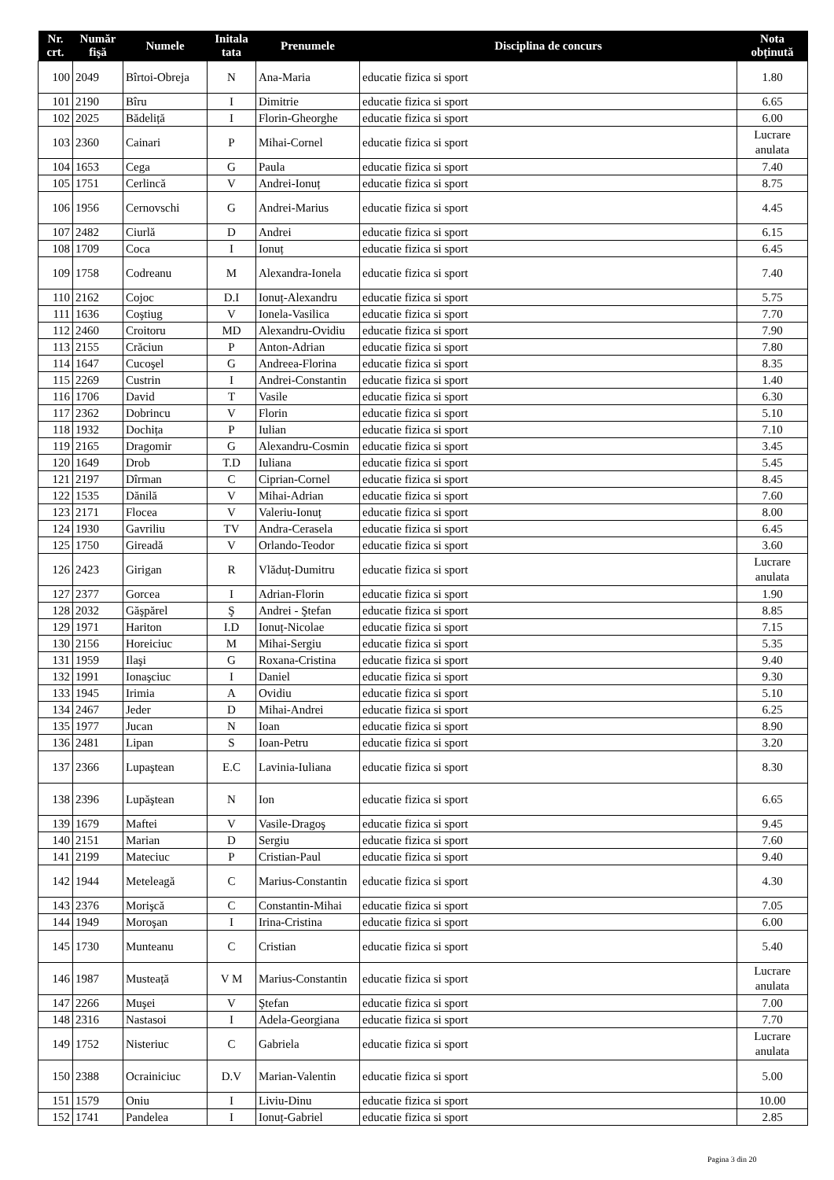| Nr. crt. | Număr fişă | Numele | Initala tata | Prenumele | Disciplina de concurs | Nota obținută |
| --- | --- | --- | --- | --- | --- | --- |
| 100 | 2049 | Bîrtoi-Obreja | N | Ana-Maria | educatie fizica si sport | 1.80 |
| 101 | 2190 | Bîru | I | Dimitrie | educatie fizica si sport | 6.65 |
| 102 | 2025 | Bădeliță | I | Florin-Gheorghe | educatie fizica si sport | 6.00 |
| 103 | 2360 | Cainari | P | Mihai-Cornel | educatie fizica si sport | Lucrare anulata |
| 104 | 1653 | Cega | G | Paula | educatie fizica si sport | 7.40 |
| 105 | 1751 | Cerlincă | V | Andrei-Ionuț | educatie fizica si sport | 8.75 |
| 106 | 1956 | Cernovschi | G | Andrei-Marius | educatie fizica si sport | 4.45 |
| 107 | 2482 | Ciurlă | D | Andrei | educatie fizica si sport | 6.15 |
| 108 | 1709 | Coca | I | Ionuț | educatie fizica si sport | 6.45 |
| 109 | 1758 | Codreanu | M | Alexandra-Ionela | educatie fizica si sport | 7.40 |
| 110 | 2162 | Cojoc | D.I | Ionuț-Alexandru | educatie fizica si sport | 5.75 |
| 111 | 1636 | Coştiug | V | Ionela-Vasilica | educatie fizica si sport | 7.70 |
| 112 | 2460 | Croitoru | MD | Alexandru-Ovidiu | educatie fizica si sport | 7.90 |
| 113 | 2155 | Crăciun | P | Anton-Adrian | educatie fizica si sport | 7.80 |
| 114 | 1647 | Cucoşel | G | Andreea-Florina | educatie fizica si sport | 8.35 |
| 115 | 2269 | Custrin | I | Andrei-Constantin | educatie fizica si sport | 1.40 |
| 116 | 1706 | David | T | Vasile | educatie fizica si sport | 6.30 |
| 117 | 2362 | Dobrincu | V | Florin | educatie fizica si sport | 5.10 |
| 118 | 1932 | Dochița | P | Iulian | educatie fizica si sport | 7.10 |
| 119 | 2165 | Dragomir | G | Alexandru-Cosmin | educatie fizica si sport | 3.45 |
| 120 | 1649 | Drob | T.D | Iuliana | educatie fizica si sport | 5.45 |
| 121 | 2197 | Dîrman | C | Ciprian-Cornel | educatie fizica si sport | 8.45 |
| 122 | 1535 | Dănilă | V | Mihai-Adrian | educatie fizica si sport | 7.60 |
| 123 | 2171 | Flocea | V | Valeriu-Ionuț | educatie fizica si sport | 8.00 |
| 124 | 1930 | Gavriliu | TV | Andra-Cerasela | educatie fizica si sport | 6.45 |
| 125 | 1750 | Gireadă | V | Orlando-Teodor | educatie fizica si sport | 3.60 |
| 126 | 2423 | Girigan | R | Vlăduț-Dumitru | educatie fizica si sport | Lucrare anulata |
| 127 | 2377 | Gorcea | I | Adrian-Florin | educatie fizica si sport | 1.90 |
| 128 | 2032 | Găşpărel | Ş | Andrei - Ştefan | educatie fizica si sport | 8.85 |
| 129 | 1971 | Hariton | I.D | Ionuț-Nicolae | educatie fizica si sport | 7.15 |
| 130 | 2156 | Horeiciuc | M | Mihai-Sergiu | educatie fizica si sport | 5.35 |
| 131 | 1959 | Ilaşi | G | Roxana-Cristina | educatie fizica si sport | 9.40 |
| 132 | 1991 | Ionaşciuc | I | Daniel | educatie fizica si sport | 9.30 |
| 133 | 1945 | Irimia | A | Ovidiu | educatie fizica si sport | 5.10 |
| 134 | 2467 | Jeder | D | Mihai-Andrei | educatie fizica si sport | 6.25 |
| 135 | 1977 | Jucan | N | Ioan | educatie fizica si sport | 8.90 |
| 136 | 2481 | Lipan | S | Ioan-Petru | educatie fizica si sport | 3.20 |
| 137 | 2366 | Lupaştean | E.C | Lavinia-Iuliana | educatie fizica si sport | 8.30 |
| 138 | 2396 | Lupăştean | N | Ion | educatie fizica si sport | 6.65 |
| 139 | 1679 | Maftei | V | Vasile-Dragoş | educatie fizica si sport | 9.45 |
| 140 | 2151 | Marian | D | Sergiu | educatie fizica si sport | 7.60 |
| 141 | 2199 | Mateciuc | P | Cristian-Paul | educatie fizica si sport | 9.40 |
| 142 | 1944 | Meteleagă | C | Marius-Constantin | educatie fizica si sport | 4.30 |
| 143 | 2376 | Morişcă | C | Constantin-Mihai | educatie fizica si sport | 7.05 |
| 144 | 1949 | Moroşan | I | Irina-Cristina | educatie fizica si sport | 6.00 |
| 145 | 1730 | Munteanu | C | Cristian | educatie fizica si sport | 5.40 |
| 146 | 1987 | Musteață | V M | Marius-Constantin | educatie fizica si sport | Lucrare anulata |
| 147 | 2266 | Muşei | V | Ştefan | educatie fizica si sport | 7.00 |
| 148 | 2316 | Nastasoi | I | Adela-Georgiana | educatie fizica si sport | 7.70 |
| 149 | 1752 | Nisteriuc | C | Gabriela | educatie fizica si sport | Lucrare anulata |
| 150 | 2388 | Ocrainiciuc | D.V | Marian-Valentin | educatie fizica si sport | 5.00 |
| 151 | 1579 | Oniu | I | Liviu-Dinu | educatie fizica si sport | 10.00 |
| 152 | 1741 | Pandelea | I | Ionuț-Gabriel | educatie fizica si sport | 2.85 |
Pagina 3 din 20